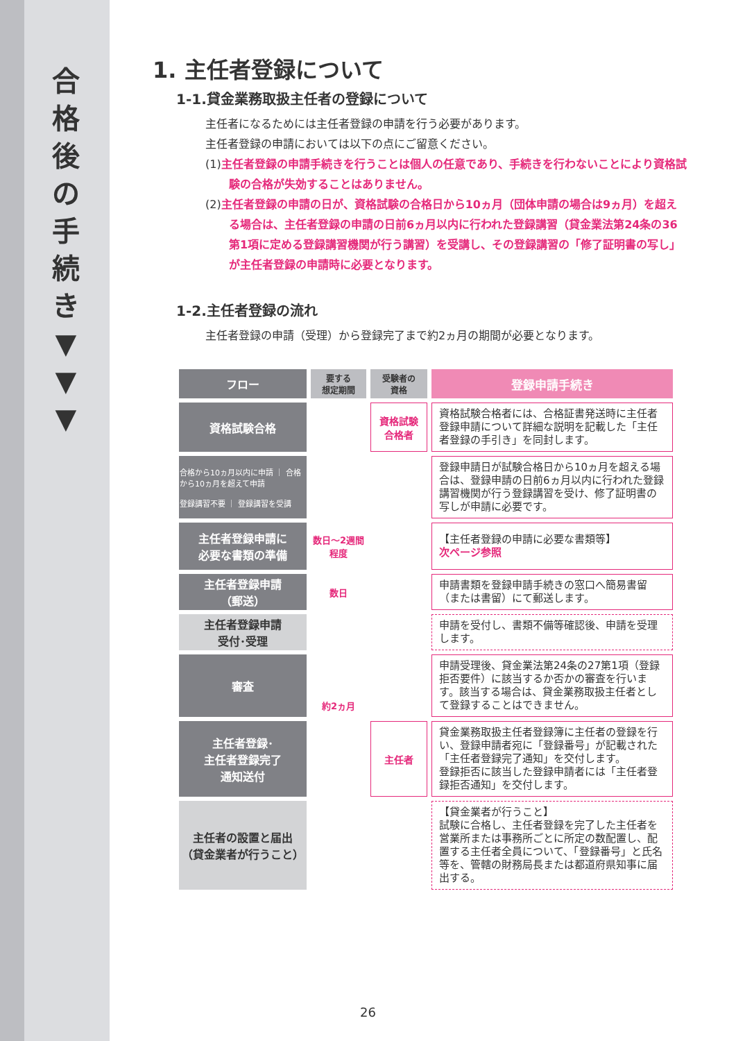合
格
後
の
手
続
き
▼
▼
▼
1. 主任者登録について
1-1.貸金業務取扱主任者の登録について
主任者になるためには主任者登録の申請を行う必要があります。
主任者登録の申請においては以下の点にご留意ください。
(1)主任者登録の申請手続きを行うことは個人の任意であり、手続きを行わないことにより資格試験の合格が失効することはありません。
(2)主任者登録の申請の日が、資格試験の合格日から10ヵ月（団体申請の場合は9ヵ月）を超える場合は、主任者登録の申請の日前6ヵ月以内に行われた登録講習（貸金業法第24条の36第1項に定める登録講習機関が行う講習）を受講し、その登録講習の「修了証明書の写し」が主任者登録の申請時に必要となります。
1-2.主任者登録の流れ
主任者登録の申請（受理）から登録完了まで約2ヵ月の期間が必要となります。
| フロー | 要する 想定期間 | 受験者の 資格 | 登録申請手続き |
| 資格試験合格 | | 資格試験 合格者 | 資格試験合格者には、合格証書発送時に主任者登録申請について詳細な説明を記載した「主任者登録の手引き」を同封します。 |
| 合格から10ヵ月以内に申請 ｜ 合格から10ヵ月を超えて申請 登録講習不要 ｜ 登録講習を受講 | | | 登録申請日が試験合格日から10ヵ月を超える場合は、登録申請の日前6ヵ月以内に行われた登録講習機関が行う登録講習を受け、修了証明書の写しが申請に必要です。 |
| 主任者登録申請に 必要な書類の準備 | 数日～2週間程度 | | 【主任者登録の申請に必要な書類等】 次ページ参照 |
| 主任者登録申請 （郵送） | 数日 | | 申請書類を登録申請手続きの窓口へ簡易書留（または書留）にて郵送します。 |
| 主任者登録申請 受付･受理 | 約2ヵ月 | | 申請を受付し、書類不備等確認後、申請を受理します。 |
| 審査 | | | 申請受理後、貸金業法第24条の27第1項（登録拒否要件）に該当するか否かの審査を行います。該当する場合は、貸金業務取扱主任者として登録することはできません。 |
| 主任者登録･ 主任者登録完了 通知送付 | | 主任者 | 貸金業務取扱主任者登録簿に主任者の登録を行い、登録申請者宛に「登録番号」が記載された「主任者登録完了通知」を交付します。 登録拒否に該当した登録申請者には「主任者登録拒否通知」を交付します。 |
| 主任者の設置と届出 （貸金業者が行うこと） | | | 【貸金業者が行うこと】 試験に合格し、主任者登録を完了した主任者を営業所または事務所ごとに所定の数配置し、配置する主任者全員について、「登録番号」と氏名等を、管轄の財務局長または都道府県知事に届出する。 |
26